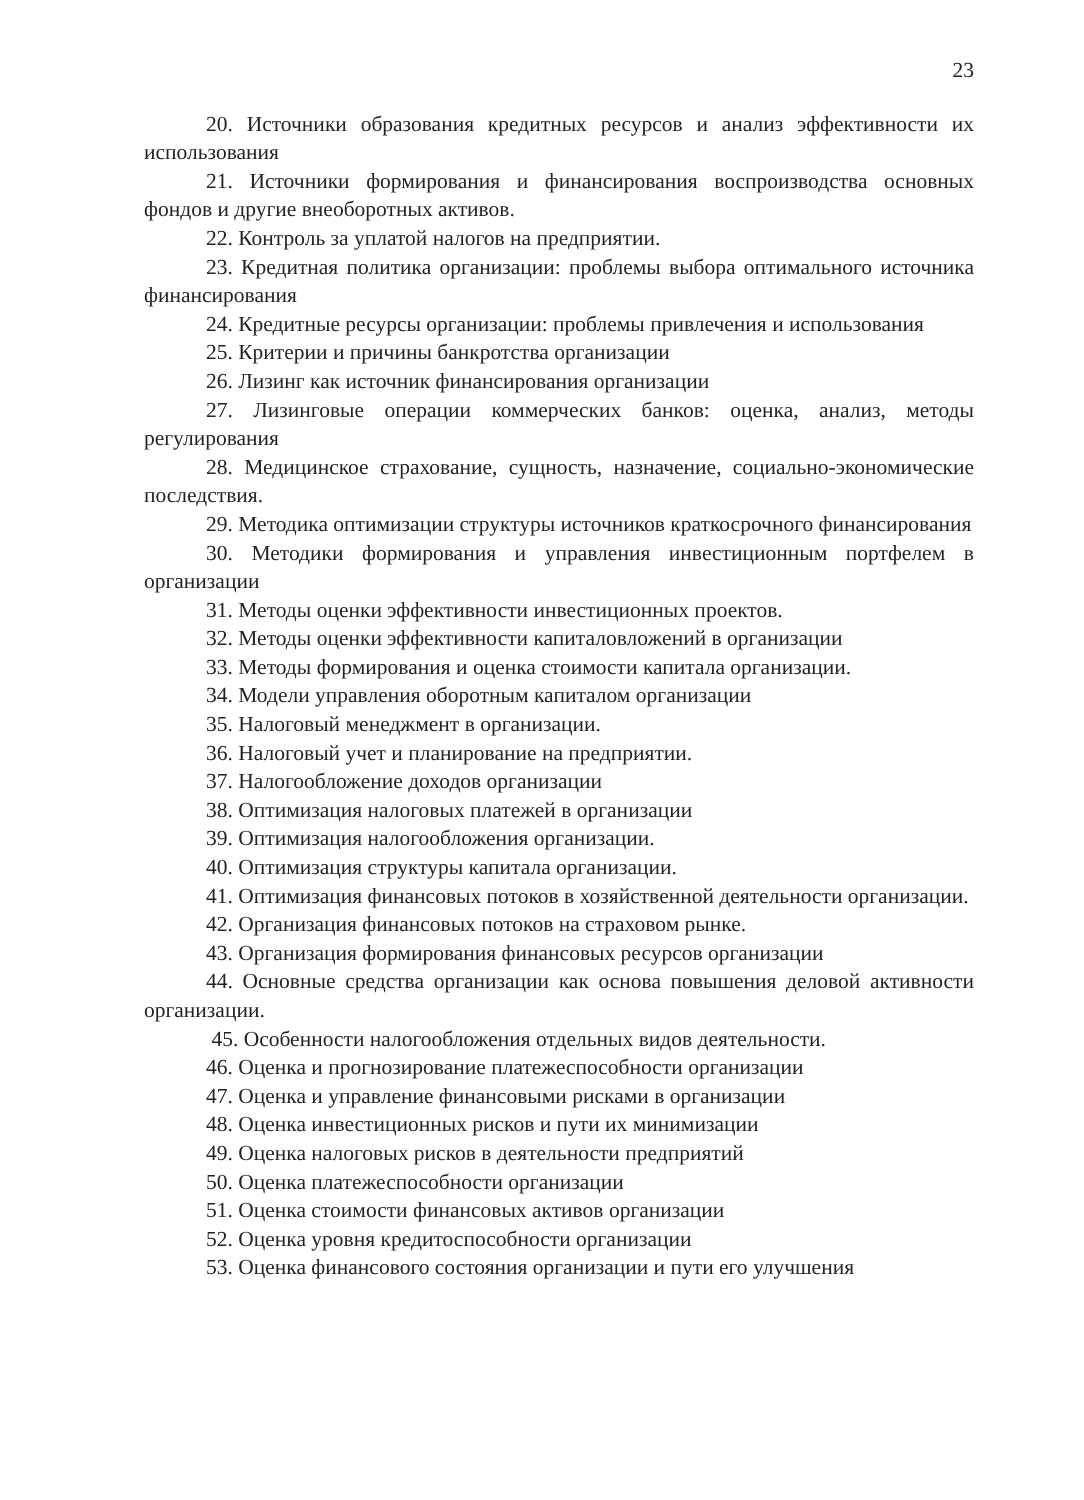23
20. Источники образования кредитных ресурсов и анализ эффективности их использования
21. Источники формирования и финансирования воспроизводства основных фондов и другие внеоборотных активов.
22. Контроль за уплатой налогов на предприятии.
23. Кредитная политика организации: проблемы выбора оптимального источника финансирования
24. Кредитные ресурсы организации: проблемы привлечения и использования
25. Критерии и причины банкротства организации
26. Лизинг как источник финансирования организации
27. Лизинговые операции коммерческих банков: оценка, анализ, методы регулирования
28. Медицинское страхование, сущность, назначение, социально-экономические последствия.
29. Методика оптимизации структуры источников краткосрочного финансирования
30. Методики формирования и управления инвестиционным портфелем в организации
31. Методы оценки эффективности инвестиционных проектов.
32. Методы оценки эффективности капиталовложений в организации
33. Методы формирования и оценка стоимости капитала организации.
34. Модели управления оборотным капиталом организации
35. Налоговый менеджмент в организации.
36. Налоговый учет и планирование на предприятии.
37. Налогообложение доходов организации
38. Оптимизация налоговых платежей в организации
39. Оптимизация налогообложения организации.
40. Оптимизация структуры капитала организации.
41. Оптимизация финансовых потоков в хозяйственной деятельности организации.
42. Организация финансовых потоков на страховом рынке.
43. Организация формирования финансовых ресурсов организации
44. Основные средства организации как основа повышения деловой активности организации.
45. Особенности налогообложения отдельных видов деятельности.
46. Оценка и прогнозирование платежеспособности организации
47. Оценка и управление финансовыми рисками в организации
48. Оценка инвестиционных рисков и пути их минимизации
49. Оценка налоговых рисков в деятельности предприятий
50. Оценка платежеспособности организации
51. Оценка стоимости финансовых активов организации
52. Оценка уровня кредитоспособности организации
53. Оценка финансового состояния организации и пути его улучшения